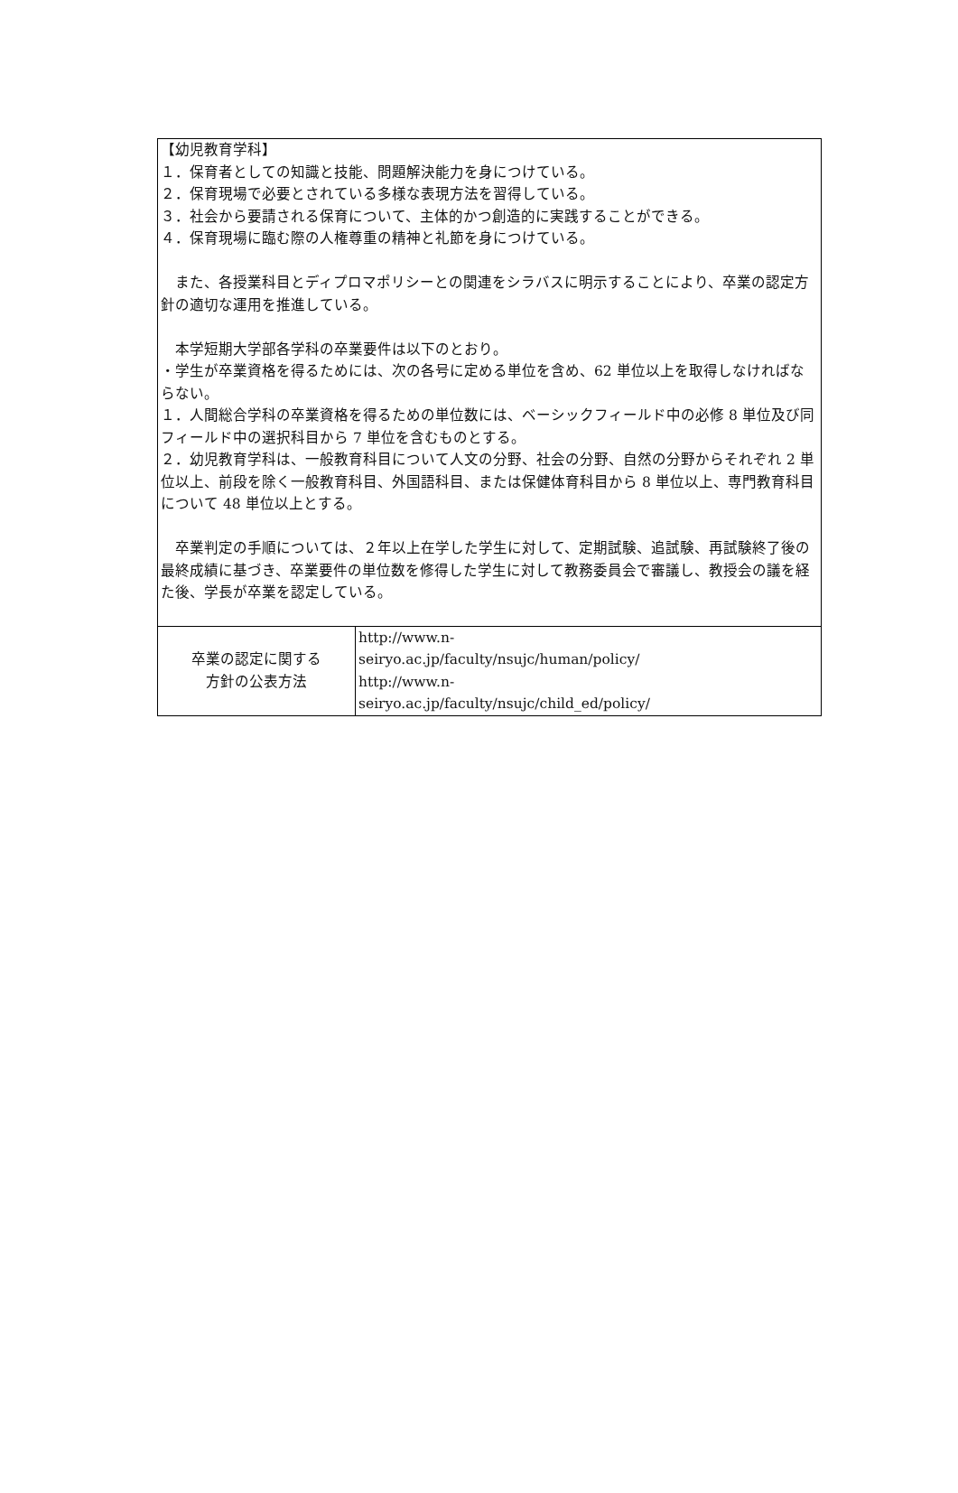| 【幼児教育学科】 １．保育者としての知識と技能、問題解決能力を身につけている。 ２．保育現場で必要とされている多様な表現方法を習得している。 ３．社会から要請される保育について、主体的かつ創造的に実践することができる。 ４．保育現場に臨む際の人権尊重の精神と礼節を身につけている。 また、各授業科目とディプロマポリシーとの関連をシラバスに明示することにより、卒業の認定方針の適切な運用を推進している。 本学短期大学部各学科の卒業要件は以下のとおり。 ・学生が卒業資格を得るためには、次の各号に定める単位を含め、62 単位以上を取得しなければならない。 １．人間総合学科の卒業資格を得るための単位数には、ベーシックフィールド中の必修 8 単位及び同フィールド中の選択科目から 7 単位を含むものとする。 ２．幼児教育学科は、一般教育科目について人文の分野、社会の分野、自然の分野からそれぞれ 2 単位以上、前段を除く一般教育科目、外国語科目、または保健体育科目から 8 単位以上、専門教育科目について 48 単位以上とする。 卒業判定の手順については、２年以上在学した学生に対して、定期試験、追試験、再試験終了後の最終成績に基づき、卒業要件の単位数を修得した学生に対して教務委員会で審議し、教授会の議を経た後、学長が卒業を認定している。 | |
| 卒業の認定に関する 方針の公表方法 | http://www.n- seiryo.ac.jp/faculty/nsujc/human/policy/ http://www.n- seiryo.ac.jp/faculty/nsujc/child_ed/policy/ |